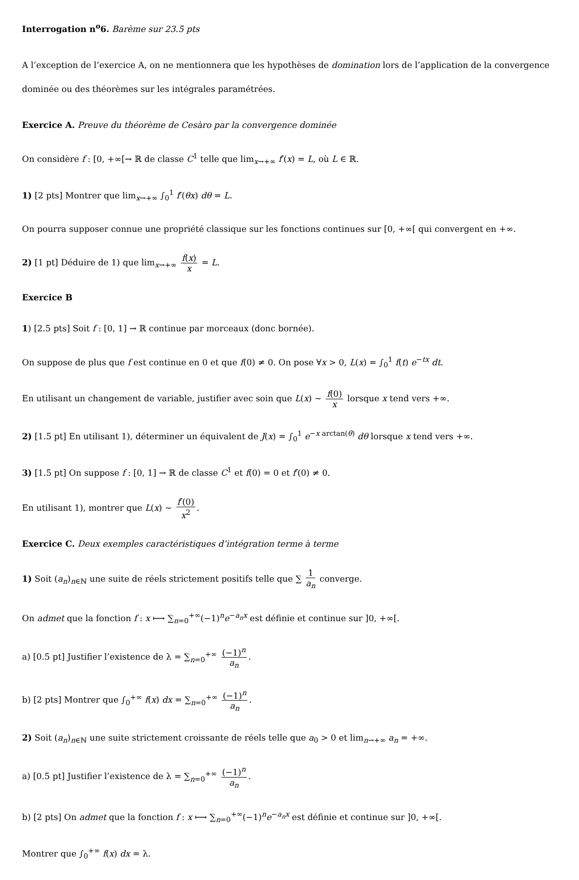Interrogation n<sup>o</sup>6. Barème sur 23.5 pts
A l’exception de l’exercice A, on ne mentionnera que les hypothèses de domination lors de l’application de la convergence dominée ou des théorèmes sur les intégrales paramétrées.
Exercice A. Preuve du théorème de Cesàro par la convergence dominée
On considère f : [0, +∞[→ ℝ de classe C<sup>1</sup> telle que lim<sub>x→+∞</sub> f′(x) = L, où L ∈ ℝ.
1) [2 pts] Montrer que lim<sub>x→+∞</sub> ∫<sub>0</sub><sup>1</sup> f′(θx) dθ = L.
On pourra supposer connue une propriété classique sur les fonctions continues sur [0, +∞[ qui convergent en +∞.
2) [1 pt] Déduire de 1) que lim<sub>x→+∞</sub> f(x) x = L.
Exercice B
1) [2.5 pts] Soit f : [0, 1] → ℝ continue par morceaux (donc bornée).
On suppose de plus que f est continue en 0 et que f(0) ≠ 0. On pose ∀x > 0, L(x) = ∫<sub>0</sub><sup>1</sup> f(t) e<sup>−tx</sup> dt.
En utilisant un changement de variable, justifier avec soin que L(x) ∼ f(0) x lorsque x tend vers +∞.
2) [1.5 pt] En utilisant 1), déterminer un équivalent de J(x) = ∫<sub>0</sub><sup>1</sup> e<sup>−x arctan(θ)</sup> dθ lorsque x tend vers +∞.
3) [1.5 pt] On suppose f : [0, 1] → ℝ de classe C<sup>1</sup> et f(0) = 0 et f′(0) ≠ 0.
En utilisant 1), montrer que L(x) ∼ f′(0) x<sup>2</sup>.
Exercice C. Deux exemples caractéristiques d’intégration terme à terme
1) Soit (a<sub>n</sub>)<sub>n∈ℕ</sub> une suite de réels strictement positifs telle que ∑ 1 a<sub>n</sub> converge.
On admet que la fonction f : x ⟼ ∑<sub>n=0</sub><sup>+∞</sup>(−1)<sup>n</sup>e<sup>−a<sub>n</sub>x</sup> est définie et continue sur ]0, +∞[.
a) [0.5 pt] Justifier l’existence de λ = ∑<sub>n=0</sub><sup>+∞</sup> (−1)<sup>n</sup> a<sub>n</sub>.
b) [2 pts] Montrer que ∫<sub>0</sub><sup>+∞</sup> f(x) dx = ∑<sub>n=0</sub><sup>+∞</sup> (−1)<sup>n</sup> a<sub>n</sub>.
2) Soit (a<sub>n</sub>)<sub>n∈ℕ</sub> une suite strictement croissante de réels telle que a<sub>0</sub> > 0 et lim<sub>n→+∞</sub> a<sub>n</sub> = +∞.
a) [0.5 pt] Justifier l’existence de λ = ∑<sub>n=0</sub><sup>+∞</sup> (−1)<sup>n</sup> a<sub>n</sub>.
b) [2 pts] On admet que la fonction f : x ⟼ ∑<sub>n=0</sub><sup>+∞</sup>(−1)<sup>n</sup>e<sup>−a<sub>n</sub>x</sup> est définie et continue sur ]0, +∞[.
Montrer que ∫<sub>0</sub><sup>+∞</sup> f(x) dx = λ.